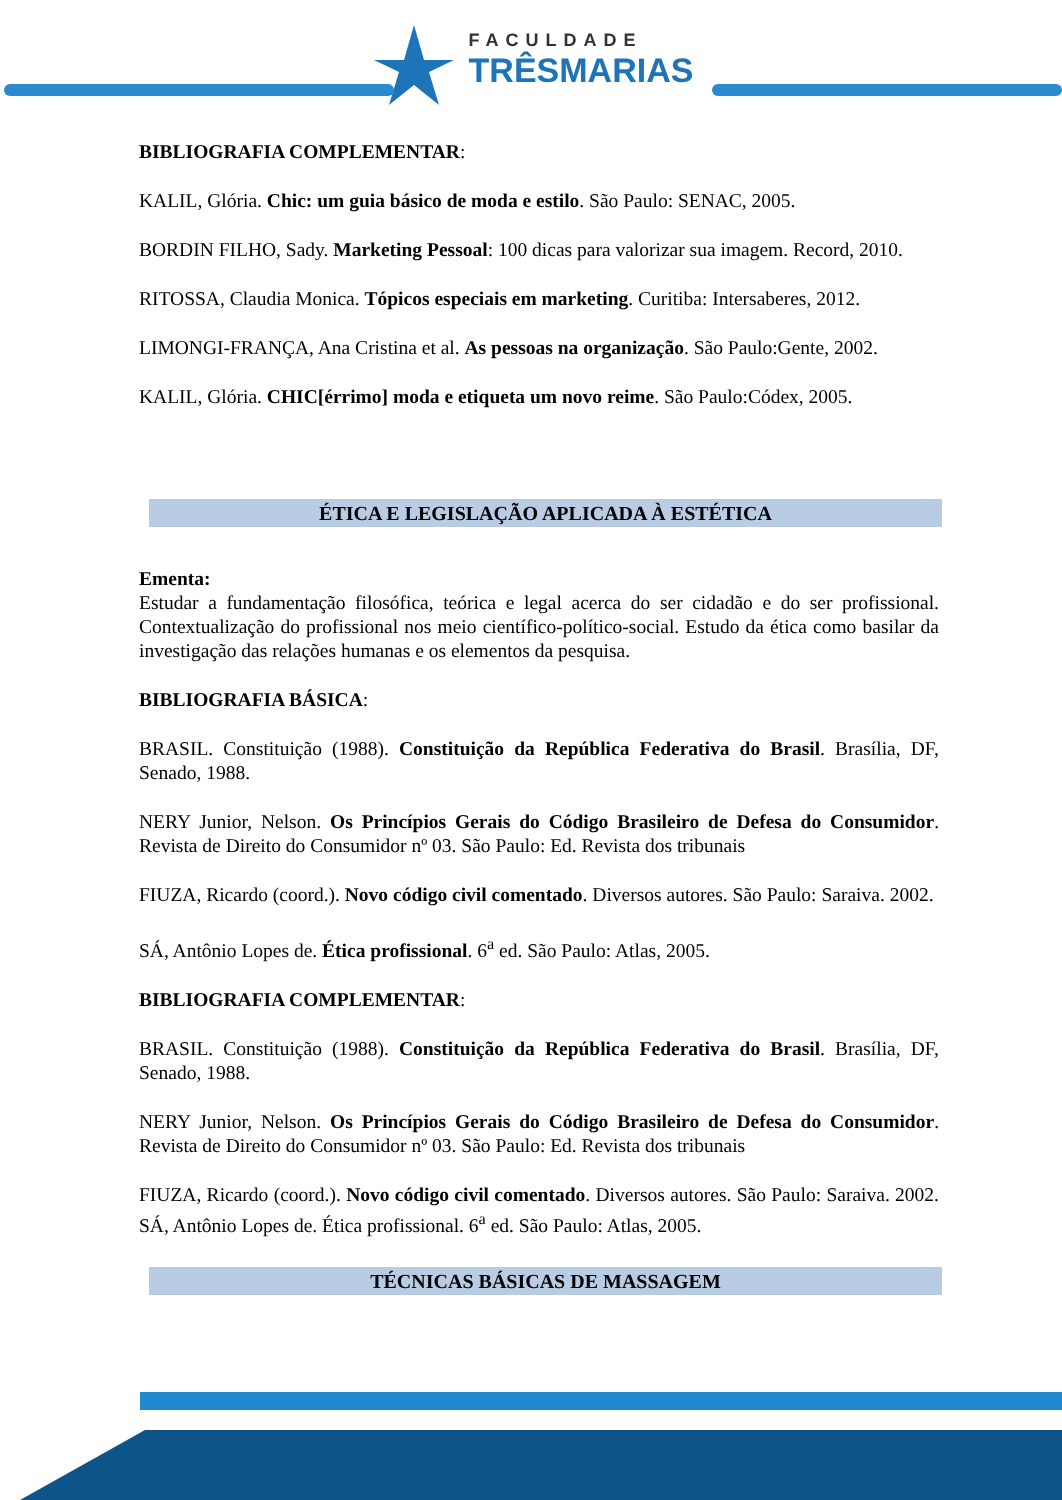FACULDADE
TRÊSMARIAS
BIBLIOGRAFIA COMPLEMENTAR:
KALIL, Glória. Chic: um guia básico de moda e estilo. São Paulo: SENAC, 2005.
BORDIN FILHO, Sady. Marketing Pessoal: 100 dicas para valorizar sua imagem. Record, 2010.
RITOSSA, Claudia Monica. Tópicos especiais em marketing. Curitiba: Intersaberes, 2012.
LIMONGI-FRANÇA, Ana Cristina et al. As pessoas na organização. São Paulo:Gente, 2002.
KALIL, Glória. CHIC[érrimo] moda e etiqueta um novo reime. São Paulo:Códex, 2005.
ÉTICA E LEGISLAÇÃO APLICADA À ESTÉTICA
Ementa:
Estudar a fundamentação filosófica, teórica e legal acerca do ser cidadão e do ser profissional. Contextualização do profissional nos meio científico-político-social. Estudo da ética como basilar da investigação das relações humanas e os elementos da pesquisa.
BIBLIOGRAFIA BÁSICA:
BRASIL. Constituição (1988). Constituição da República Federativa do Brasil. Brasília, DF, Senado, 1988.
NERY Junior, Nelson. Os Princípios Gerais do Código Brasileiro de Defesa do Consumidor. Revista de Direito do Consumidor nº 03. São Paulo: Ed. Revista dos tribunais
FIUZA, Ricardo (coord.). Novo código civil comentado. Diversos autores. São Paulo: Saraiva. 2002.
SÁ, Antônio Lopes de. Ética profissional. 6<sup>a</sup> ed. São Paulo: Atlas, 2005.
BIBLIOGRAFIA COMPLEMENTAR:
BRASIL. Constituição (1988). Constituição da República Federativa do Brasil. Brasília, DF, Senado, 1988.
NERY Junior, Nelson. Os Princípios Gerais do Código Brasileiro de Defesa do Consumidor. Revista de Direito do Consumidor nº 03. São Paulo: Ed. Revista dos tribunais
FIUZA, Ricardo (coord.). Novo código civil comentado. Diversos autores. São Paulo: Saraiva. 2002. SÁ, Antônio Lopes de. Ética profissional. 6<sup>a</sup> ed. São Paulo: Atlas, 2005.
TÉCNICAS BÁSICAS DE MASSAGEM